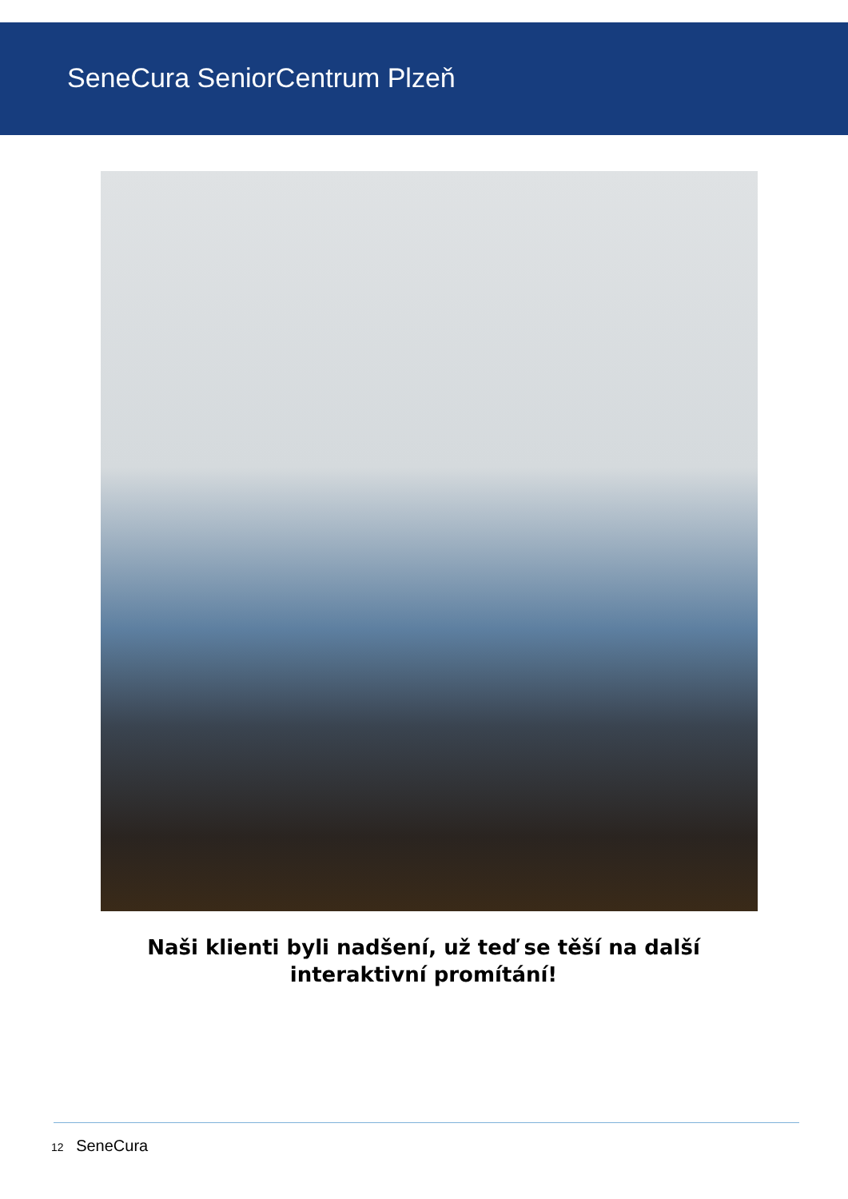SeneCura SeniorCentrum Plzeň
Naši klienti byli nadšení, už teď se těší na další interaktivní promítání!
12 SeneCura